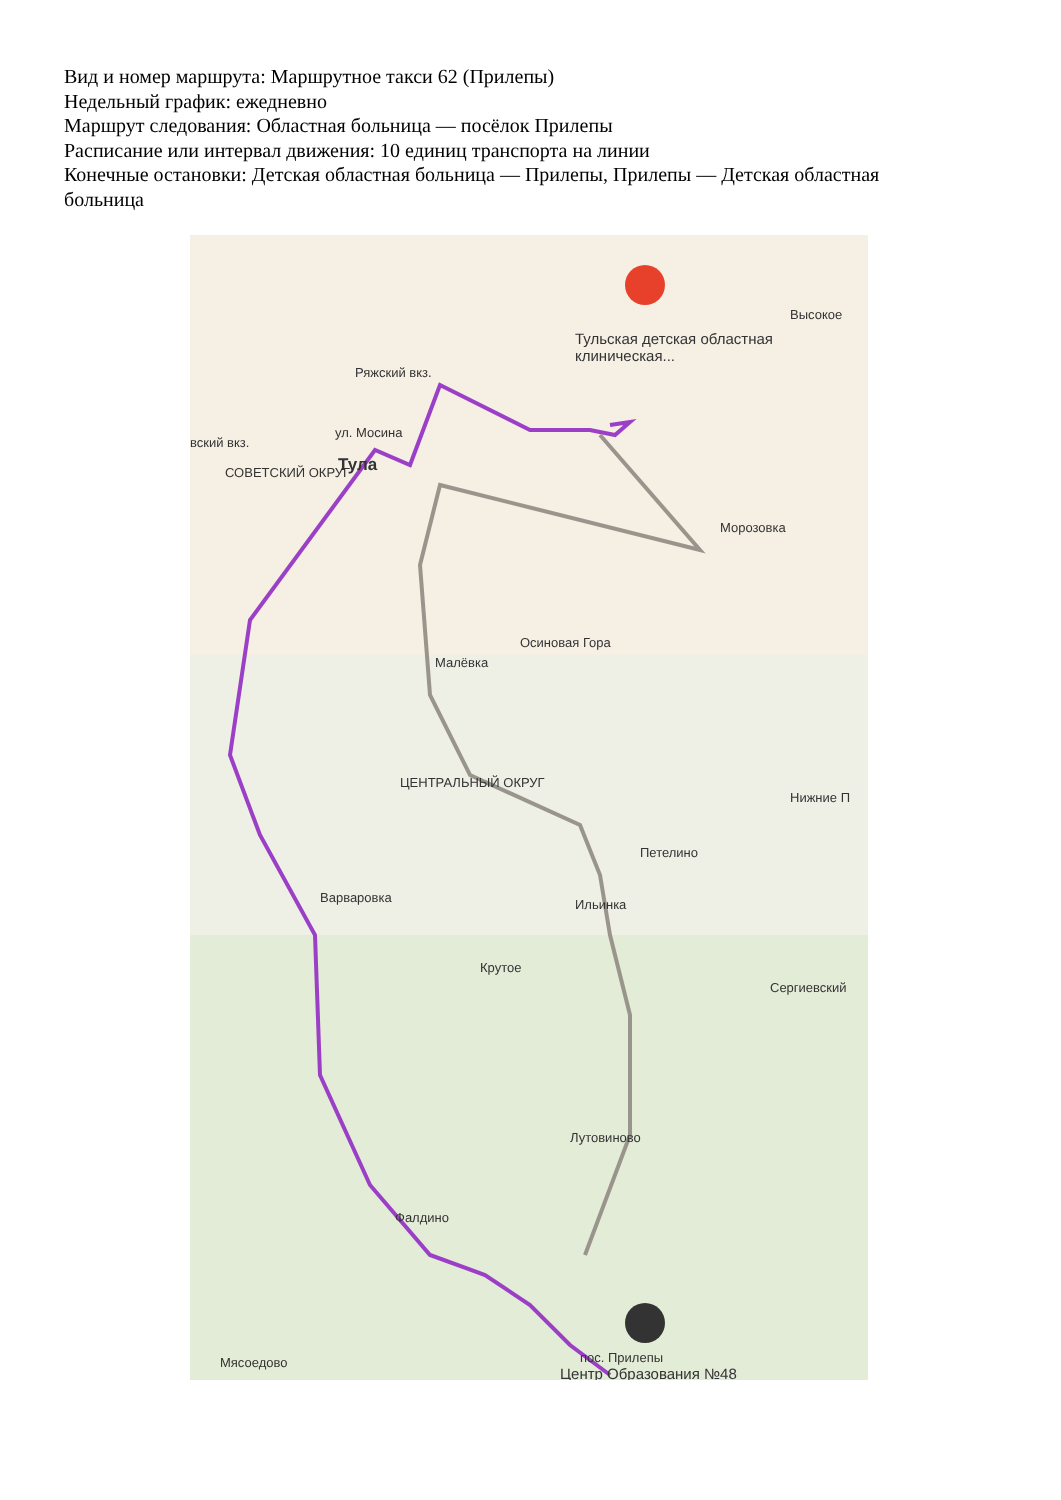Вид и номер маршрута: Маршрутное такси 62 (Прилепы)
Недельный график: ежедневно
Маршрут следования: Областная больница — посёлок Прилепы
Расписание или интервал движения: 10 единиц транспорта на линии
Конечные остановки: Детская областная больница — Прилепы, Прилепы — Детская областная больница
Тульская детская областная клиническая...
Высокое
Ряжский вкз.
ул. Мосина
вский вкз.
Тула СОВЕТСКИЙ ОКРУГ
Морозовка
Осиновая Гора
Малёвка
ЦЕНТРАЛЬНЫЙ ОКРУГ
Нижние П
Петелино
Варваровка Ильинка
Крутое
Сергиевский
Лутовиново
Фалдино
пос. Прилепы
Центр Образования №48
Мясоедово